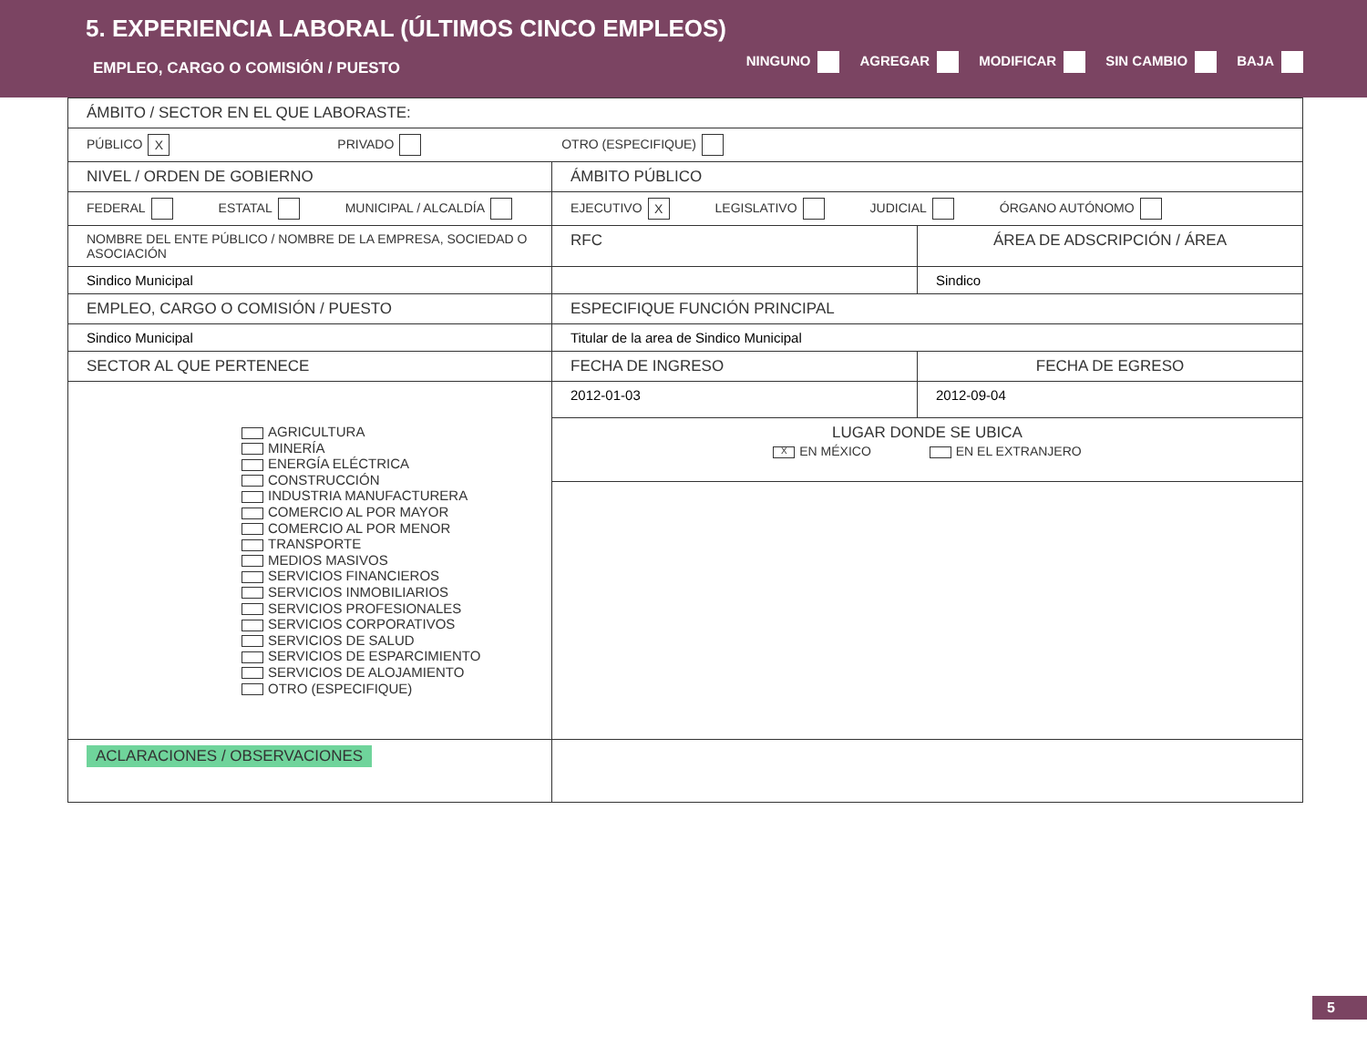5. EXPERIENCIA LABORAL (ÚLTIMOS CINCO EMPLEOS)
EMPLEO, CARGO O COMISIÓN / PUESTO
NINGUNO AGREGAR MODIFICAR SIN CAMBIO BAJA
| ÁMBITO / SECTOR EN EL QUE LABORASTE: | | |
| PÚBLICO X PRIVADO OTRO (ESPECIFIQUE) | | |
| NIVEL / ORDEN DE GOBIERNO | ÁMBITO PÚBLICO | |
| FEDERAL ESTATAL MUNICIPAL / ALCALDÍA | EJECUTIVO X LEGISLATIVO JUDICIAL ÓRGANO AUTÓNOMO | |
| NOMBRE DEL ENTE PÚBLICO / NOMBRE DE LA EMPRESA, SOCIEDAD O ASOCIACIÓN | RFC | ÁREA DE ADSCRIPCIÓN / ÁREA |
| Sindico Municipal | | Sindico |
| EMPLEO, CARGO O COMISIÓN / PUESTO | ESPECIFIQUE FUNCIÓN PRINCIPAL | |
| Sindico Municipal | Titular de la area de Sindico Municipal | |
| SECTOR AL QUE PERTENECE | FECHA DE INGRESO | FECHA DE EGRESO |
| AGRICULTURA MINERÍA ENERGÍA ELÉCTRICA CONSTRUCCIÓN INDUSTRIA MANUFACTURERA COMERCIO AL POR MAYOR COMERCIO AL POR MENOR TRANSPORTE MEDIOS MASIVOS SERVICIOS FINANCIEROS SERVICIOS INMOBILIARIOS SERVICIOS PROFESIONALES SERVICIOS CORPORATIVOS SERVICIOS DE SALUD SERVICIOS DE ESPARCIMIENTO SERVICIOS DE ALOJAMIENTO OTRO (ESPECIFIQUE) | 2012-01-03 | 2012-09-04 |
| | LUGAR DONDE SE UBICA X EN MÉXICO EN EL EXTRANJERO | |
| ACLARACIONES / OBSERVACIONES | | |
5